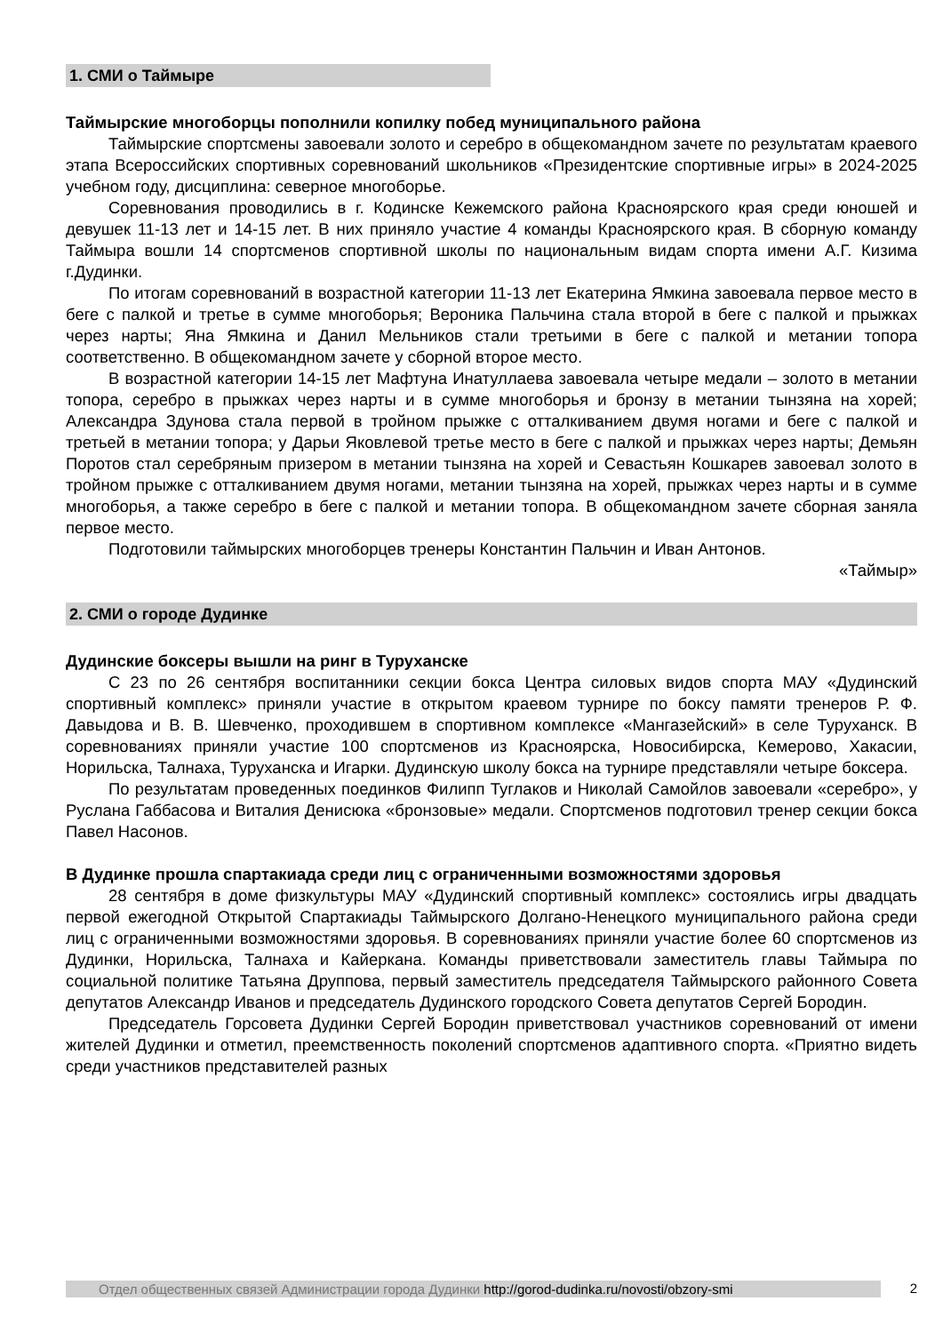1. СМИ о Таймыре
Таймырские многоборцы пополнили копилку побед муниципального района
Таймырские спортсмены завоевали золото и серебро в общекомандном зачете по результатам краевого этапа Всероссийских спортивных соревнований школьников «Президентские спортивные игры» в 2024-2025 учебном году, дисциплина: северное многоборье.
Соревнования проводились в г. Кодинске Кежемского района Красноярского края среди юношей и девушек 11-13 лет и 14-15 лет. В них приняло участие 4 команды Красноярского края. В сборную команду Таймыра вошли 14 спортсменов спортивной школы по национальным видам спорта имени А.Г. Кизима г.Дудинки.
По итогам соревнований в возрастной категории 11-13 лет Екатерина Ямкина завоевала первое место в беге с палкой и третье в сумме многоборья; Вероника Пальчина стала второй в беге с палкой и прыжках через нарты; Яна Ямкина и Данил Мельников стали третьими в беге с палкой и метании топора соответственно. В общекомандном зачете у сборной второе место.
В возрастной категории 14-15 лет Мафтуна Инатуллаева завоевала четыре медали – золото в метании топора, серебро в прыжках через нарты и в сумме многоборья и бронзу в метании тынзяна на хорей; Александра Здунова стала первой в тройном прыжке с отталкиванием двумя ногами и беге с палкой и третьей в метании топора; у Дарьи Яковлевой третье место в беге с палкой и прыжках через нарты; Демьян Поротов стал серебряным призером в метании тынзяна на хорей и Севастьян Кошкарев завоевал золото в тройном прыжке с отталкиванием двумя ногами, метании тынзяна на хорей, прыжках через нарты и в сумме многоборья, а также серебро в беге с палкой и метании топора. В общекомандном зачете сборная заняла первое место.
Подготовили таймырских многоборцев тренеры Константин Пальчин и Иван Антонов.
«Таймыр»
2. СМИ о городе Дудинке
Дудинские боксеры вышли на ринг в Туруханске
С 23 по 26 сентября воспитанники секции бокса Центра силовых видов спорта МАУ «Дудинский спортивный комплекс» приняли участие в открытом краевом турнире по боксу памяти тренеров Р. Ф. Давыдова и В. В. Шевченко, проходившем в спортивном комплексе «Мангазейский» в селе Туруханск. В соревнованиях приняли участие 100 спортсменов из Красноярска, Новосибирска, Кемерово, Хакасии, Норильска, Талнаха, Туруханска и Игарки. Дудинскую школу бокса на турнире представляли четыре боксера.
По результатам проведенных поединков Филипп Туглаков и Николай Самойлов завоевали «серебро», у Руслана Габбасова и Виталия Денисюка «бронзовые» медали. Спортсменов подготовил тренер секции бокса Павел Насонов.
В Дудинке прошла спартакиада среди лиц с ограниченными возможностями здоровья
28 сентября в доме физкультуры МАУ «Дудинский спортивный комплекс» состоялись игры двадцать первой ежегодной Открытой Спартакиады Таймырского Долгано-Ненецкого муниципального района среди лиц с ограниченными возможностями здоровья. В соревнованиях приняли участие более 60 спортсменов из Дудинки, Норильска, Талнаха и Кайеркана. Команды приветствовали заместитель главы Таймыра по социальной политике Татьяна Друппова, первый заместитель председателя Таймырского районного Совета депутатов Александр Иванов и председатель Дудинского городского Совета депутатов Сергей Бородин.
Председатель Горсовета Дудинки Сергей Бородин приветствовал участников соревнований от имени жителей Дудинки и отметил, преемственность поколений спортсменов адаптивного спорта. «Приятно видеть среди участников представителей разных
Отдел общественных связей Администрации города Дудинки http://gorod-dudinka.ru/novosti/obzory-smi 2